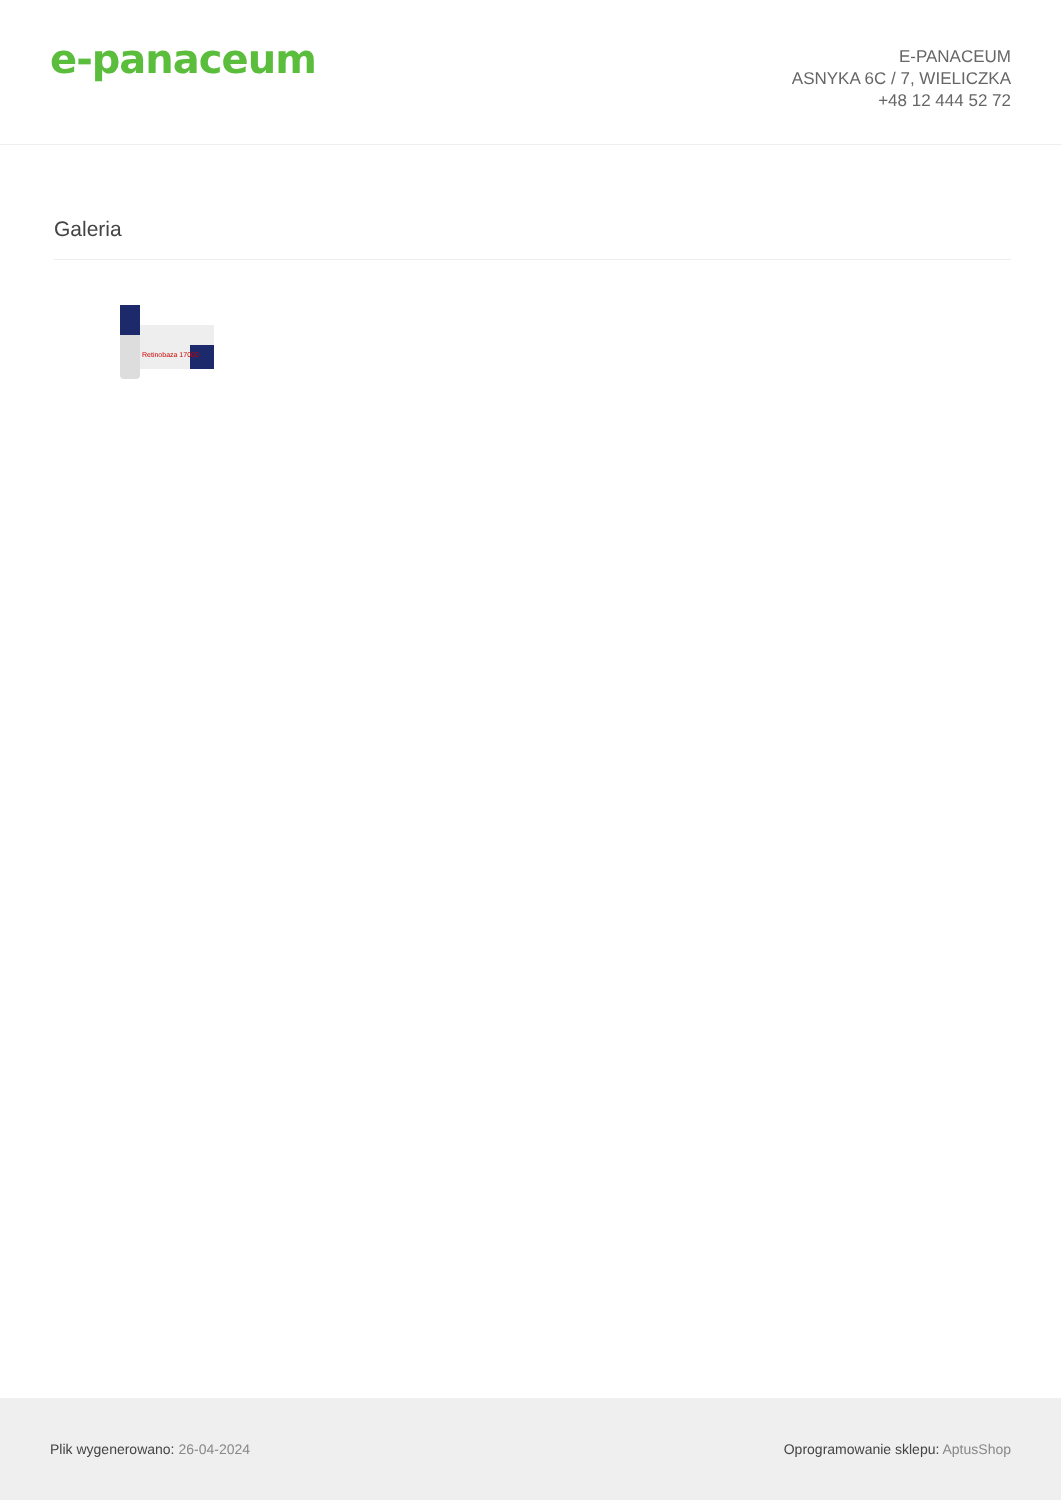e-panaceum
E-PANACEUM
ASNYKA 6C / 7, WIELICZKA
+48 12 444 52 72
Galeria
Retinobaza 17000
Plik wygenerowano: 26-04-2024
Oprogramowanie sklepu: AptusShop